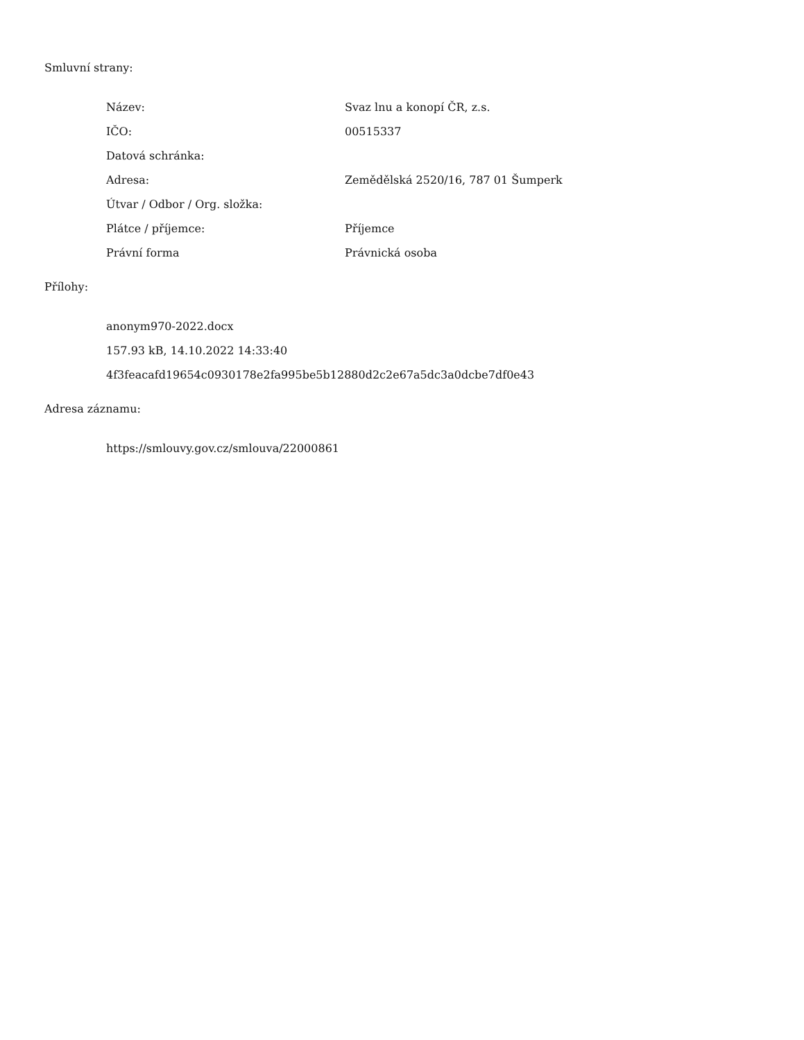Smluvní strany:
| Název: | Svaz lnu a konopí ČR, z.s. |
| IČO: | 00515337 |
| Datová schránka: | |
| Adresa: | Zemědělská 2520/16, 787 01 Šumperk |
| Útvar / Odbor / Org. složka: | |
| Plátce / příjemce: | Příjemce |
| Právní forma | Právnická osoba |
Přílohy:
anonym970-2022.docx
157.93 kB, 14.10.2022 14:33:40
4f3feacafd19654c0930178e2fa995be5b12880d2c2e67a5dc3a0dcbe7df0e43
Adresa záznamu:
https://smlouvy.gov.cz/smlouva/22000861